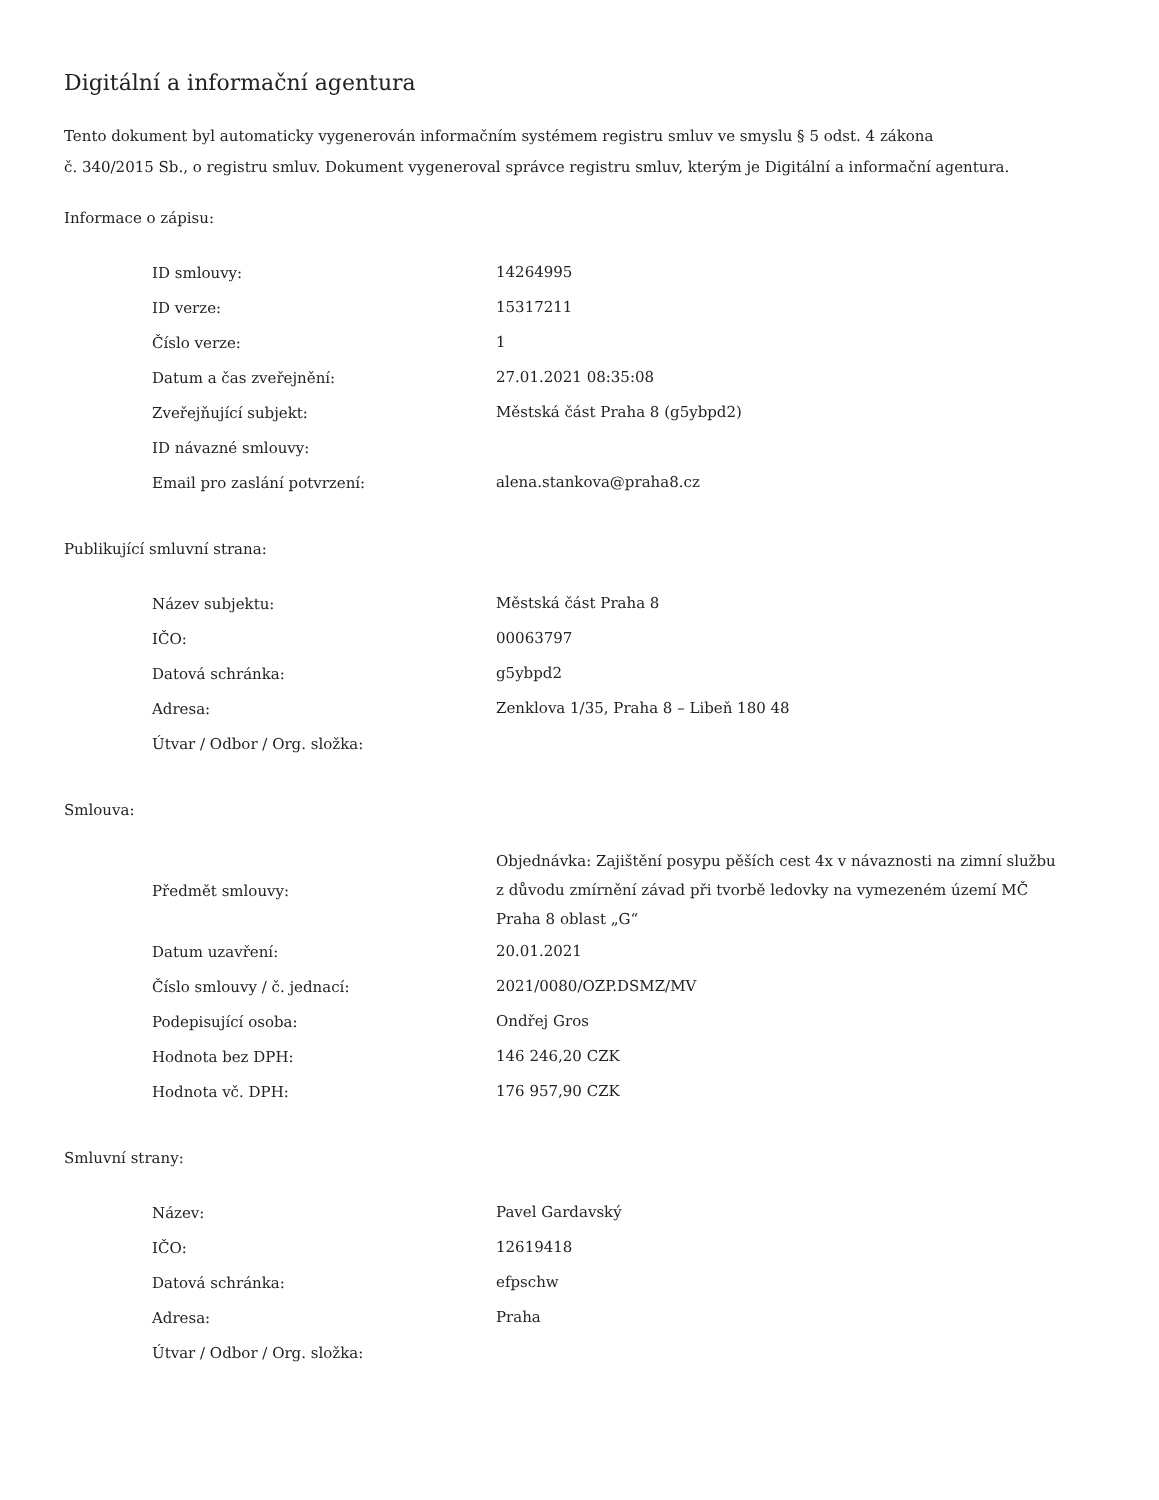Digitální a informační agentura
Tento dokument byl automaticky vygenerován informačním systémem registru smluv ve smyslu § 5 odst. 4 zákona
č. 340/2015 Sb., o registru smluv. Dokument vygeneroval správce registru smluv, kterým je Digitální a informační agentura.
Informace o zápisu:
| ID smlouvy: | 14264995 |
| ID verze: | 15317211 |
| Číslo verze: | 1 |
| Datum a čas zveřejnění: | 27.01.2021 08:35:08 |
| Zveřejňující subjekt: | Městská část Praha 8 (g5ybpd2) |
| ID návazné smlouvy: | |
| Email pro zaslání potvrzení: | alena.stankova@praha8.cz |
Publikující smluvní strana:
| Název subjektu: | Městská část Praha 8 |
| IČO: | 00063797 |
| Datová schránka: | g5ybpd2 |
| Adresa: | Zenklova 1/35, Praha 8 – Libeň 180 48 |
| Útvar / Odbor / Org. složka: | |
Smlouva:
| Předmět smlouvy: | Objednávka: Zajištění posypu pěších cest 4x v návaznosti na zimní službu z důvodu zmírnění závad při tvorbě ledovky na vymezeném území MČ Praha 8 oblast „G“ |
| Datum uzavření: | 20.01.2021 |
| Číslo smlouvy / č. jednací: | 2021/0080/OZP.DSMZ/MV |
| Podepisující osoba: | Ondřej Gros |
| Hodnota bez DPH: | 146 246,20 CZK |
| Hodnota vč. DPH: | 176 957,90 CZK |
Smluvní strany:
| Název: | Pavel Gardavský |
| IČO: | 12619418 |
| Datová schránka: | efpschw |
| Adresa: | Praha |
| Útvar / Odbor / Org. složka: | |